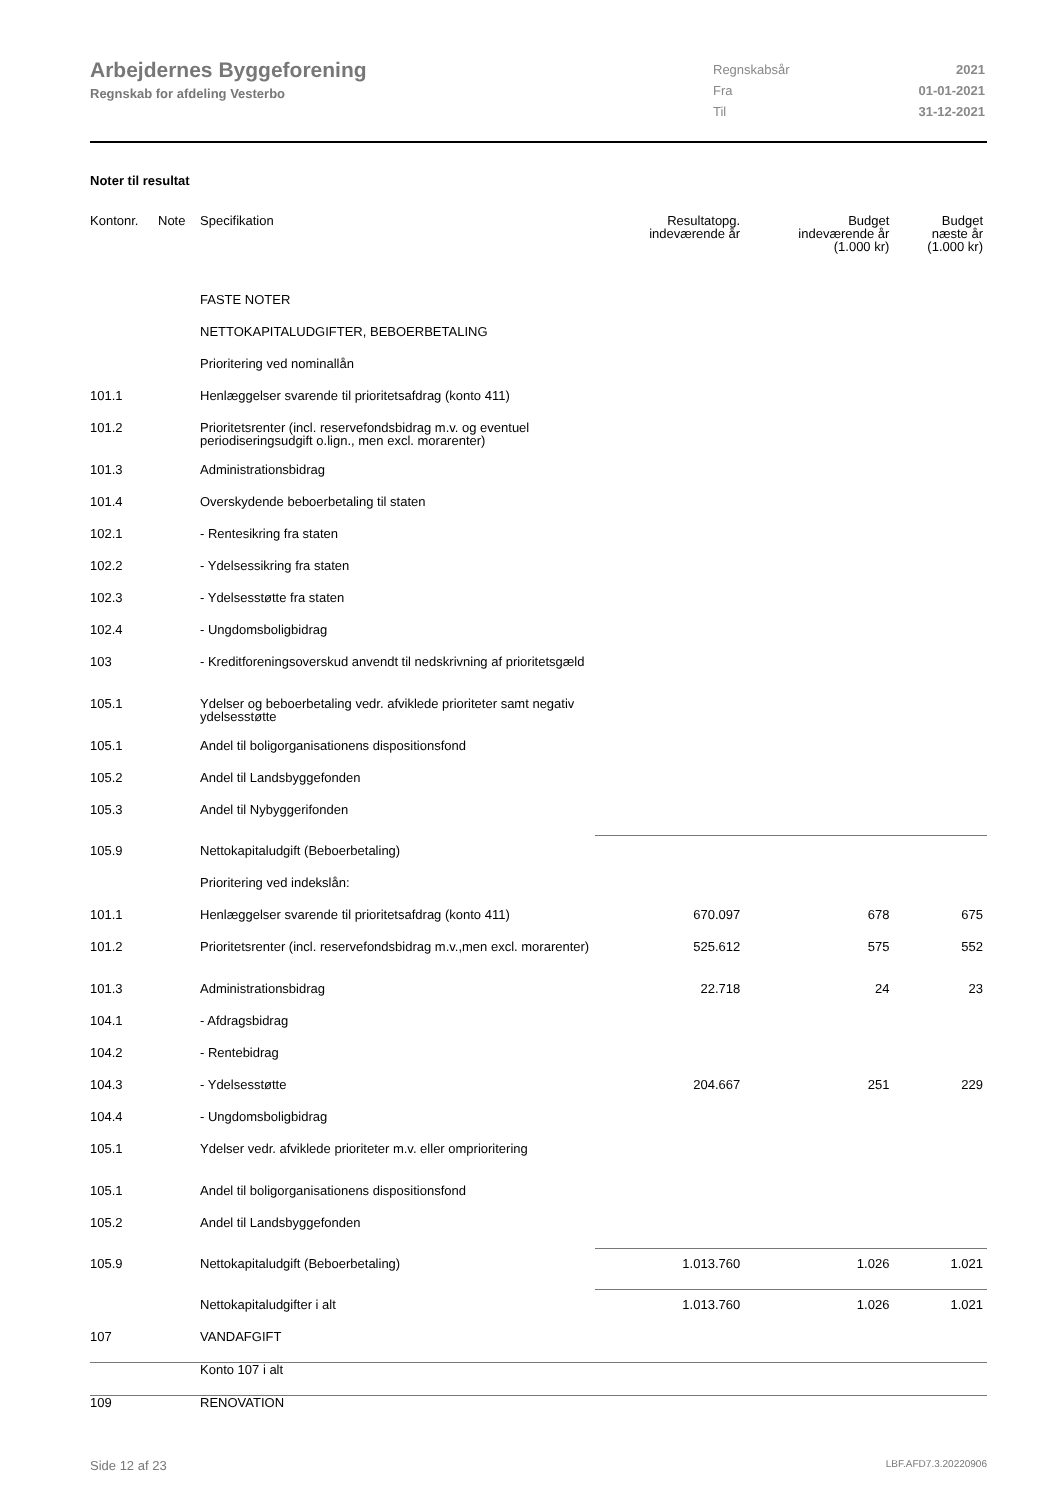Arbejdernes Byggeforening
Regnskab for afdeling Vesterbo
| Regnskabsår | 2021 |
| Fra | 01-01-2021 |
| Til | 31-12-2021 |
Noter til resultat
| Kontonr. | Note | Specifikation | Resultatopg. indeværende år | Budget indeværende år (1.000 kr) | Budget næste år (1.000 kr) |
| --- | --- | --- | --- | --- | --- |
| | | FASTE NOTER | | | |
| | | NETTOKAPITALUDGIFTER, BEBOERBETALING | | | |
| | | Prioritering ved nominallån | | | |
| 101.1 | | Henlæggelser svarende til prioritetsafdrag (konto 411) | | | |
| 101.2 | | Prioritetsrenter (incl. reservefondsbidrag m.v. og eventuel periodiseringsudgift o.lign., men excl. morarenter) | | | |
| 101.3 | | Administrationsbidrag | | | |
| 101.4 | | Overskydende beboerbetaling til staten | | | |
| 102.1 | | - Rentesikring fra staten | | | |
| 102.2 | | - Ydelsessikring fra staten | | | |
| 102.3 | | - Ydelsesstøtte fra staten | | | |
| 102.4 | | - Ungdomsboligbidrag | | | |
| 103 | | - Kreditforeningsoverskud anvendt til nedskrivning af prioritetsgæld | | | |
| 105.1 | | Ydelser og beboerbetaling vedr. afviklede prioriteter samt negativ ydelsesstøtte | | | |
| 105.1 | | Andel til boligorganisationens dispositionsfond | | | |
| 105.2 | | Andel til Landsbyggefonden | | | |
| 105.3 | | Andel til Nybyggerifonden | | | |
| 105.9 | | Nettokapitaludgift (Beboerbetaling) | | | |
| | | Prioritering ved indekslån: | | | |
| 101.1 | | Henlæggelser svarende til prioritetsafdrag (konto 411) | 670.097 | 678 | 675 |
| 101.2 | | Prioritetsrenter (incl. reservefondsbidrag m.v.,men excl. morarenter) | 525.612 | 575 | 552 |
| 101.3 | | Administrationsbidrag | 22.718 | 24 | 23 |
| 104.1 | | - Afdragsbidrag | | | |
| 104.2 | | - Rentebidrag | | | |
| 104.3 | | - Ydelsesstøtte | 204.667 | 251 | 229 |
| 104.4 | | - Ungdomsboligbidrag | | | |
| 105.1 | | Ydelser vedr. afviklede prioriteter m.v. eller omprioritering | | | |
| 105.1 | | Andel til boligorganisationens dispositionsfond | | | |
| 105.2 | | Andel til Landsbyggefonden | | | |
| 105.9 | | Nettokapitaludgift (Beboerbetaling) | 1.013.760 | 1.026 | 1.021 |
| | | Nettokapitaludgifter i alt | 1.013.760 | 1.026 | 1.021 |
| 107 | | VANDAFGIFT | | | |
| | | Konto 107 i alt | | | |
| 109 | | RENOVATION | | | |
Side 12 af 23 LBF.AFD7.3.20220906